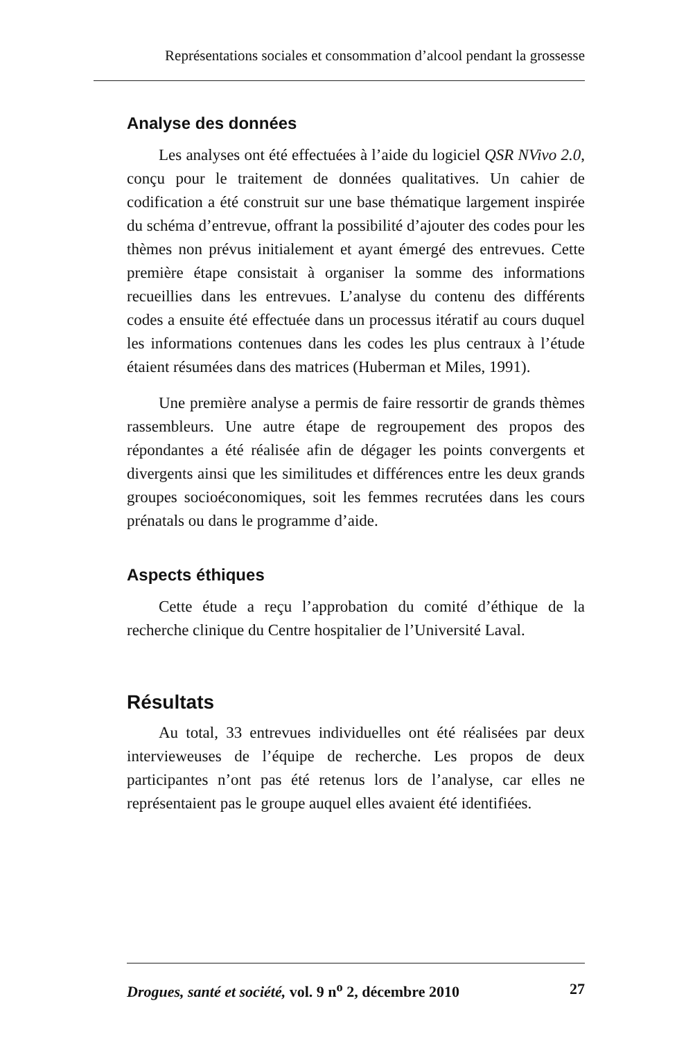Représentations sociales et consommation d’alcool pendant la grossesse
Analyse des données
Les analyses ont été effectuées à l’aide du logiciel QSR NVivo 2.0, conçu pour le traitement de données qualitatives. Un cahier de codification a été construit sur une base thématique largement inspirée du schéma d’entrevue, offrant la possibilité d’ajouter des codes pour les thèmes non prévus initialement et ayant émergé des entrevues. Cette première étape consistait à organiser la somme des informations recueillies dans les entrevues. L’analyse du contenu des différents codes a ensuite été effectuée dans un processus itératif au cours duquel les informations contenues dans les codes les plus centraux à l’étude étaient résumées dans des matrices (Huberman et Miles, 1991).
Une première analyse a permis de faire ressortir de grands thèmes rassembleurs. Une autre étape de regroupement des propos des répondantes a été réalisée afin de dégager les points convergents et divergents ainsi que les similitudes et différences entre les deux grands groupes socioéconomiques, soit les femmes recrutées dans les cours prénatals ou dans le programme d’aide.
Aspects éthiques
Cette étude a reçu l’approbation du comité d’éthique de la recherche clinique du Centre hospitalier de l’Université Laval.
Résultats
Au total, 33 entrevues individuelles ont été réalisées par deux intervieweuses de l’équipe de recherche. Les propos de deux participantes n’ont pas été retenus lors de l’analyse, car elles ne représentaient pas le groupe auquel elles avaient été identifiées.
Drogues, santé et société, vol. 9 n<sup>o</sup> 2, décembre 2010 27